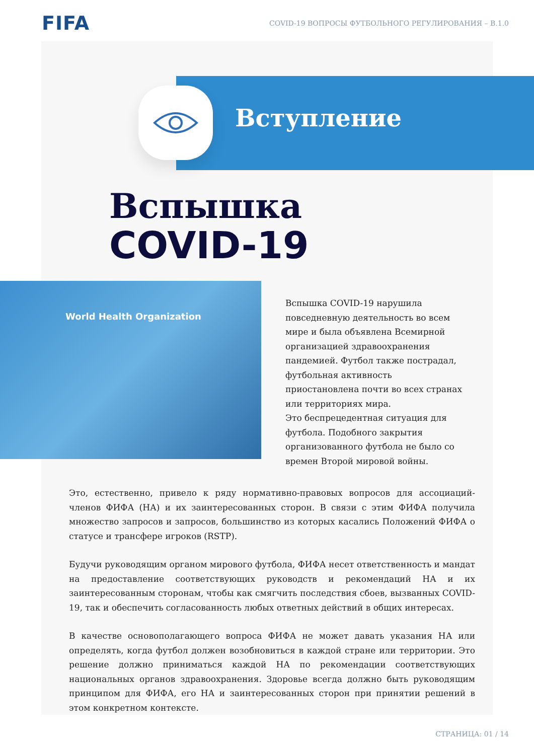FIFA
COVID-19 ВОПРОСЫ ФУТБОЛЬНОГО РЕГУЛИРОВАНИЯ – В.1.0
Вступление
Вспышка
COVID-19
World Health Organization
Вспышка COVID-19 нарушила повседневную деятельность во всем мире и была объявлена Всемирной организацией здравоохранения пандемией. Футбол также пострадал, футбольная активность приостановлена почти во всех странах или территориях мира.
Это беспрецедентная ситуация для футбола. Подобного закрытия организованного футбола не было со времен Второй мировой войны.
Это, естественно, привело к ряду нормативно-правовых вопросов для ассоциаций-членов ФИФА (НА) и их заинтересованных сторон. В связи с этим ФИФА получила множество запросов и запросов, большинство из которых касались Положений ФИФА о статусе и трансфере игроков (RSTP).
Будучи руководящим органом мирового футбола, ФИФА несет ответственность и мандат на предоставление соответствующих руководств и рекомендаций НА и их заинтересованным сторонам, чтобы как смягчить последствия сбоев, вызванных COVID-19, так и обеспечить согласованность любых ответных действий в общих интересах.
В качестве основополагающего вопроса ФИФА не может давать указания НА или определять, когда футбол должен возобновиться в каждой стране или территории. Это решение должно приниматься каждой НА по рекомендации соответствующих национальных органов здравоохранения. Здоровье всегда должно быть руководящим принципом для ФИФА, его НА и заинтересованных сторон при принятии решений в этом конкретном контексте.
СТРАНИЦА: 01 / 14